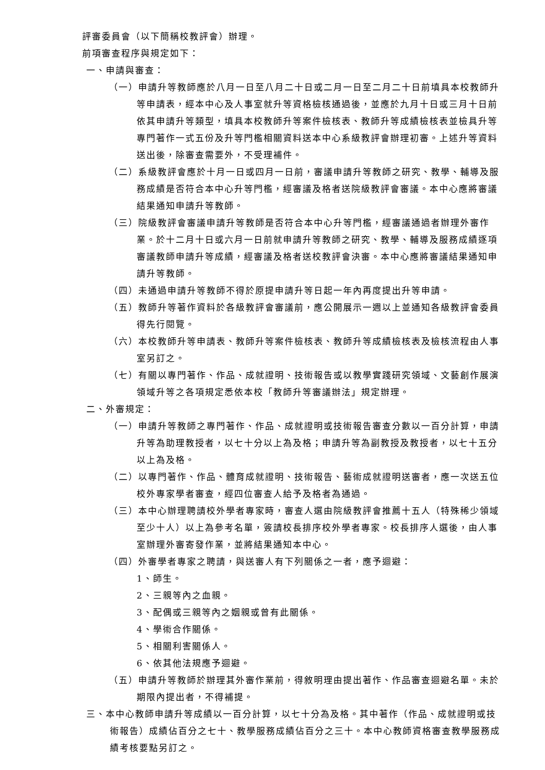評審委員會（以下簡稱校教評會）辦理。
前項審查程序與規定如下：
一、申請與審查：
（一）申請升等教師應於八月一日至八月二十日或二月一日至二月二十日前填具本校教師升等申請表，經本中心及人事室就升等資格檢核通過後，並應於九月十日或三月十日前依其申請升等類型，填具本校教師升等案件檢核表、教師升等成績檢核表並檢具升等專門著作一式五份及升等門檻相關資料送本中心系級教評會辦理初審。上述升等資料送出後，除審查需要外，不受理補件。
（二）系級教評會應於十月一日或四月一日前，審議申請升等教師之研究、教學、輔導及服務成績是否符合本中心升等門檻，經審議及格者送院級教評會審議。本中心應將審議結果通知申請升等教師。
（三）院級教評會審議申請升等教師是否符合本中心升等門檻，經審議通過者辦理外審作業。於十二月十日或六月一日前就申請升等教師之研究、教學、輔導及服務成績逐項審議教師申請升等成績，經審議及格者送校教評會決審。本中心應將審議結果通知申請升等教師。
（四）未通過申請升等教師不得於原提申請升等日起一年內再度提出升等申請。
（五）教師升等著作資料於各級教評會審議前，應公開展示一週以上並通知各級教評會委員得先行閱覽。
（六）本校教師升等申請表、教師升等案件檢核表、教師升等成績檢核表及檢核流程由人事室另訂之。
（七）有關以專門著作、作品、成就證明、技術報告或以教學實踐研究領域、文藝創作展演領域升等之各項規定悉依本校「教師升等審議辦法」規定辦理。
二、外審規定：
（一）申請升等教師之專門著作、作品、成就證明或技術報告審查分數以一百分計算，申請升等為助理教授者，以七十分以上為及格；申請升等為副教授及教授者，以七十五分以上為及格。
（二）以專門著作、作品、體育成就證明、技術報告、藝術成就證明送審者，應一次送五位校外專家學者審查，經四位審查人給予及格者為通過。
（三）本中心辦理聘請校外學者專家時，審查人選由院級教評會推薦十五人（特殊稀少領域至少十人）以上為參考名單，簽請校長排序校外學者專家。校長排序人選後，由人事室辦理外審寄發作業，並將結果通知本中心。
（四）外審學者專家之聘請，與送審人有下列關係之一者，應予迴避：
1、師生。
2、三親等內之血親。
3、配偶或三親等內之姻親或曾有此關係。
4、學術合作關係。
5、相關利害關係人。
6、依其他法規應予迴避。
（五）申請升等教師於辦理其外審作業前，得敘明理由提出著作、作品審查迴避名單。未於期限內提出者，不得補提。
三、本中心教師申請升等成績以一百分計算，以七十分為及格。其中著作（作品、成就證明或技術報告）成績佔百分之七十、教學服務成績佔百分之三十。本中心教師資格審查教學服務成績考核要點另訂之。